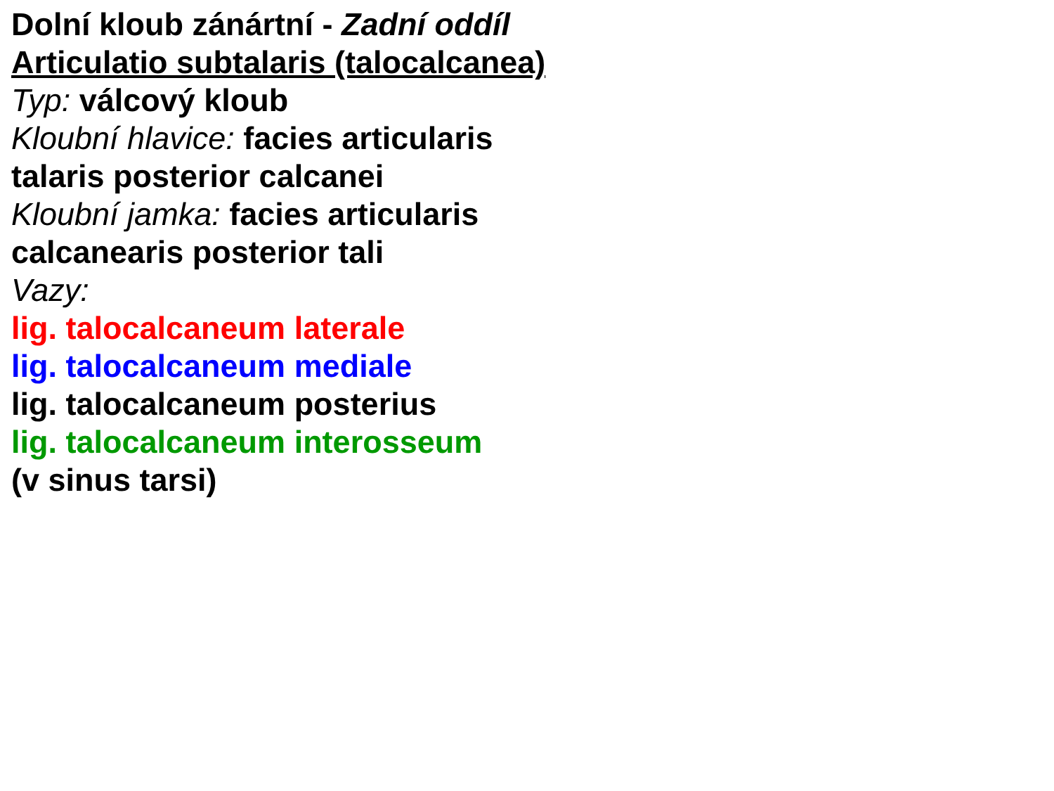Dolní kloub zánártní - Zadní oddíl
Articulatio subtalaris (talocalcanea)
Typ: válcový kloub
Kloubní hlavice: facies articularis
talaris posterior calcanei
Kloubní jamka: facies articularis
calcanearis posterior tali
Vazy:
lig. talocalcaneum laterale
lig. talocalcaneum mediale
lig. talocalcaneum posterius
lig. talocalcaneum interosseum
(v sinus tarsi)